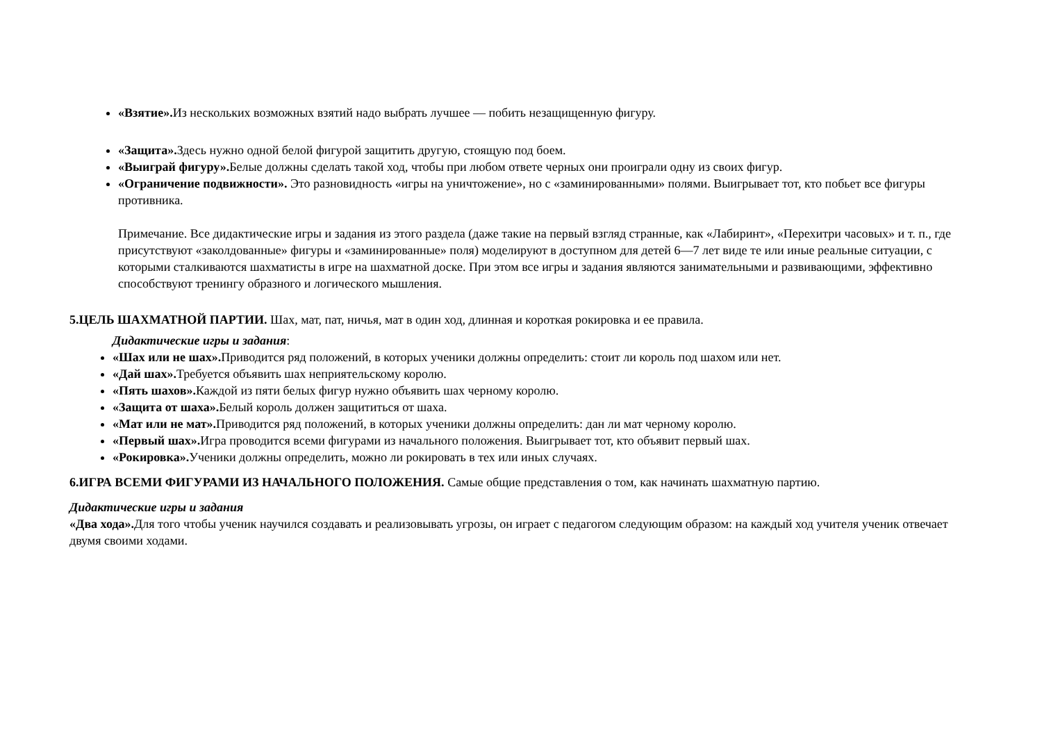«Взятие». Из нескольких возможных взятий надо выбрать лучшее — побить незащищенную фигуру.
«Защита». Здесь нужно одной белой фигурой защитить другую, стоящую под боем.
«Выиграй фигуру». Белые должны сделать такой ход, чтобы при любом ответе черных они проиграли одну из своих фигур.
«Ограничение подвижности». Это разновидность «игры на уничтожение», но с «заминированными» полями. Выигрывает тот, кто побьет все фигуры противника.
Примечание. Все дидактические игры и задания из этого раздела (даже такие на первый взгляд странные, как «Лабиринт», «Перехитри часовых» и т. п., где присутствуют «заколдованные» фигуры и «заминированные» поля) моделируют в доступном для детей 6—7 лет виде те или иные реальные ситуации, с которыми сталкиваются шахматисты в игре на шахматной доске. При этом все игры и задания являются занимательными и развивающими, эффективно способствуют тренингу образного и логического мышления.
5.ЦЕЛЬ ШАХМАТНОЙ ПАРТИИ. Шах, мат, пат, ничья, мат в один ход, длинная и короткая рокировка и ее правила.
Дидактические игры и задания:
«Шах или не шах». Приводится ряд положений, в которых ученики должны определить: стоит ли король под шахом или нет.
«Дай шах». Требуется объявить шах неприятельскому королю.
«Пять шахов». Каждой из пяти белых фигур нужно объявить шах черному королю.
«Защита от шаха». Белый король должен защититься от шаха.
«Мат или не мат». Приводится ряд положений, в которых ученики должны определить: дан ли мат черному королю.
«Первый шах». Игра проводится всеми фигурами из начального положения. Выигрывает тот, кто объявит первый шах.
«Рокировка». Ученики должны определить, можно ли рокировать в тех или иных случаях.
6.ИГРА ВСЕМИ ФИГУРАМИ ИЗ НАЧАЛЬНОГО ПОЛОЖЕНИЯ. Самые общие представления о том, как начинать шахматную партию.
Дидактические игры и задания
«Два хода». Для того чтобы ученик научился создавать и реализовывать угрозы, он играет с педагогом следующим образом: на каждый ход учителя ученик отвечает двумя своими ходами.